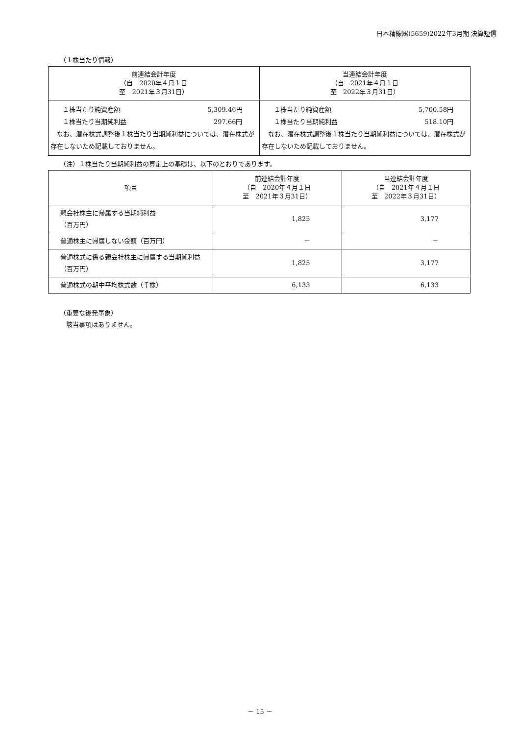日本精線㈱(5659)2022年3月期 決算短信
（１株当たり情報）
| 前連結会計年度 （自 2020年４月１日 至 2021年３月31日） | 当連結会計年度 （自 2021年４月１日 至 2022年３月31日） |
| --- | --- |
| １株当たり純資産額 5,309.46円 １株当たり当期純利益 297.66円 なお、潜在株式調整後１株当たり当期純利益については、潜在株式が存在しないため記載しておりません。 | １株当たり純資産額 5,700.58円 １株当たり当期純利益 518.10円 なお、潜在株式調整後１株当たり当期純利益については、潜在株式が存在しないため記載しておりません。 |
（注）１株当たり当期純利益の算定上の基礎は、以下のとおりであります。
| 項目 | 前連結会計年度 （自 2020年４月１日 至 2021年３月31日） | 当連結会計年度 （自 2021年４月１日 至 2022年３月31日） |
| --- | --- | --- |
| 親会社株主に帰属する当期純利益 （百万円） | 1,825 | 3,177 |
| 普通株主に帰属しない金額（百万円） | － | － |
| 普通株式に係る親会社株主に帰属する当期純利益（百万円） | 1,825 | 3,177 |
| 普通株式の期中平均株式数（千株） | 6,133 | 6,133 |
（重要な後発事象）
　該当事項はありません。
－ 15 －